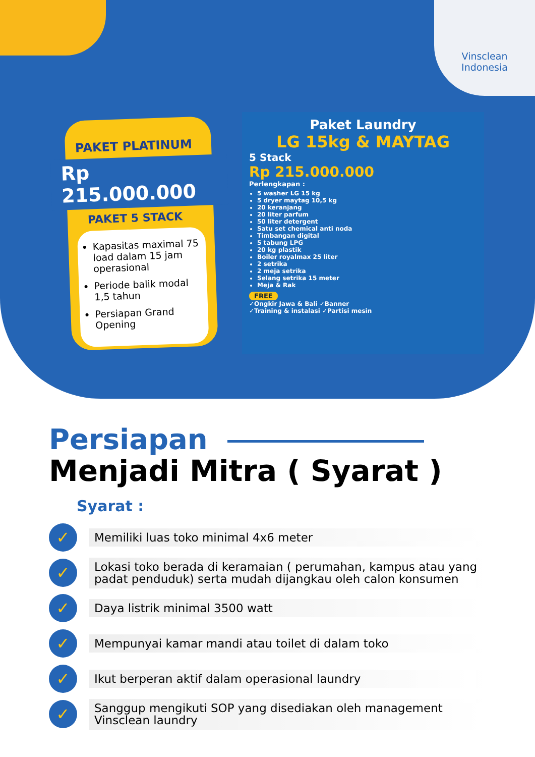Vinsclean
Indonesia
PAKET PLATINUM
Rp 215.000.000
PAKET 5 STACK
Kapasitas maximal 75 load dalam 15 jam operasional
Periode balik modal 1,5 tahun
Persiapan Grand Opening
Paket Laundry
LG 15kg & MAYTAG
5 Stack
Rp 215.000.000
Perlengkapan :
5 washer LG 15 kg
5 dryer maytag 10,5 kg
20 keranjang
20 liter parfum
50 liter detergent
Satu set chemical anti noda
Timbangan digital
5 tabung LPG
20 kg plastik
Boiler royalmax 25 liter
2 setrika
2 meja setrika
Selang setrika 15 meter
Meja & Rak
FREE
✓Ongkir Jawa & Bali ✓Banner
✓Training & instalasi ✓Partisi mesin
Persiapan
Menjadi Mitra ( Syarat )
Syarat :
✓
Memiliki luas toko minimal 4x6 meter
✓
Lokasi toko berada di keramaian ( perumahan, kampus atau yang padat penduduk) serta mudah dijangkau oleh calon konsumen
✓
Daya listrik minimal 3500 watt
✓
Mempunyai kamar mandi atau toilet di dalam toko
✓
Ikut berperan aktif dalam operasional laundry
✓
Sanggup mengikuti SOP yang disediakan oleh management Vinsclean laundry